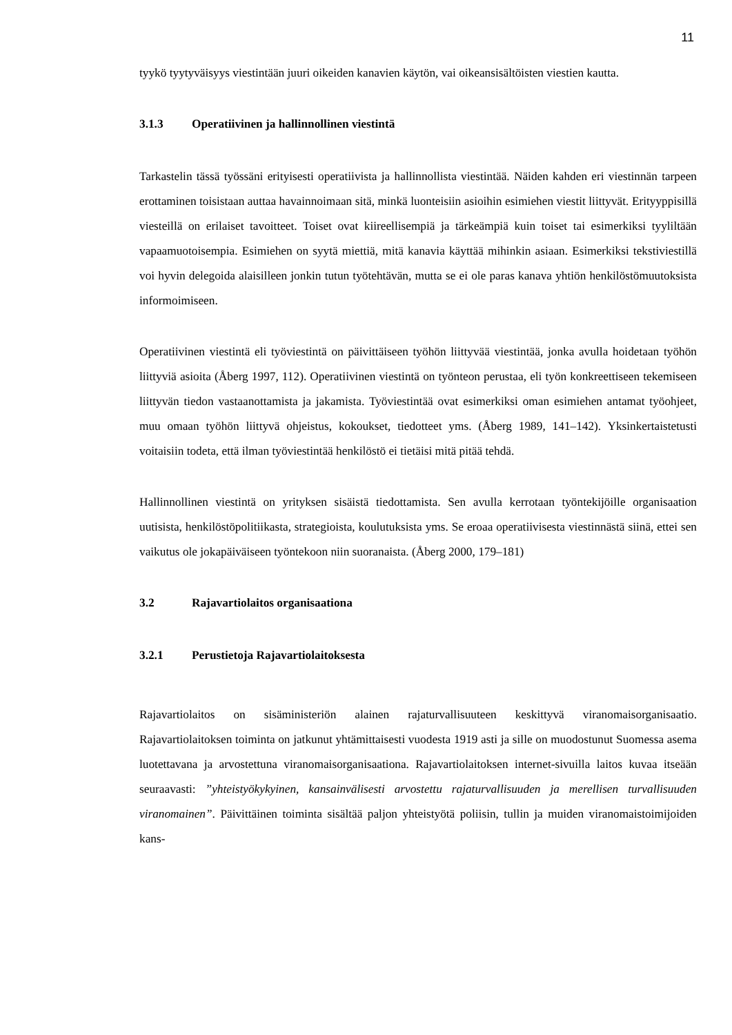11
tyykö tyytyväisyys viestintään juuri oikeiden kanavien käytön, vai oikeansisältöisten viestien kautta.
3.1.3 Operatiivinen ja hallinnollinen viestintä
Tarkastelin tässä työssäni erityisesti operatiivista ja hallinnollista viestintää. Näiden kahden eri viestinnän tarpeen erottaminen toisistaan auttaa havainnoimaan sitä, minkä luonteisiin asioihin esimiehen viestit liittyvät. Erityyppisillä viesteillä on erilaiset tavoitteet. Toiset ovat kiireellisempiä ja tärkeämpiä kuin toiset tai esimerkiksi tyyliltään vapaamuotoisempia. Esimiehen on syytä miettiä, mitä kanavia käyttää mihinkin asiaan. Esimerkiksi tekstiviestillä voi hyvin delegoida alaisilleen jonkin tutun työtehtävän, mutta se ei ole paras kanava yhtiön henkilöstömuutoksista informoimiseen.
Operatiivinen viestintä eli työviestintä on päivittäiseen työhön liittyvää viestintää, jonka avulla hoidetaan työhön liittyviä asioita (Åberg 1997, 112). Operatiivinen viestintä on työnteon perustaa, eli työn konkreettiseen tekemiseen liittyvän tiedon vastaanottamista ja jakamista. Työviestintää ovat esimerkiksi oman esimiehen antamat työohjeet, muu omaan työhön liittyvä ohjeistus, kokoukset, tiedotteet yms. (Åberg 1989, 141–142). Yksinkertaistetusti voitaisiin todeta, että ilman työviestintää henkilöstö ei tietäisi mitä pitää tehdä.
Hallinnollinen viestintä on yrityksen sisäistä tiedottamista. Sen avulla kerrotaan työntekijöille organisaation uutisista, henkilöstöpolitiikasta, strategioista, koulutuksista yms. Se eroaa operatiivisesta viestinnästä siinä, ettei sen vaikutus ole jokapäiväiseen työntekoon niin suoranaista. (Åberg 2000, 179–181)
3.2 Rajavartiolaitos organisaationa
3.2.1 Perustietoja Rajavartiolaitoksesta
Rajavartiolaitos on sisäministeriön alainen rajaturvallisuuteen keskittyvä viranomaisorganisaatio. Rajavartiolaitoksen toiminta on jatkunut yhtämittaisesti vuodesta 1919 asti ja sille on muodostunut Suomessa asema luotettavana ja arvostettuna viranomaisorganisaationa. Rajavartiolaitoksen internet-sivuilla laitos kuvaa itseään seuraavasti: ”yhteistyökykyinen, kansainvälisesti arvostettu rajaturvallisuuden ja merellisen turvallisuuden viranomainen”. Päivittäinen toiminta sisältää paljon yhteistyötä poliisin, tullin ja muiden viranomaistoimijoiden kans-